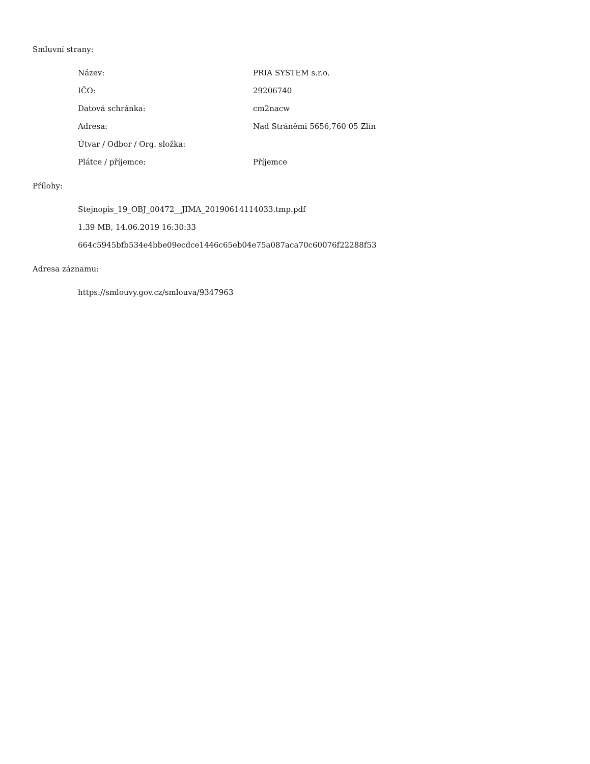Smluvní strany:
| Název: | PRIA SYSTEM s.r.o. |
| IČO: | 29206740 |
| Datová schránka: | cm2nacw |
| Adresa: | Nad Stráněmi 5656,760 05 Zlín |
| Útvar / Odbor / Org. složka: | |
| Plátce / příjemce: | Příjemce |
Přílohy:
Stejnopis_19_OBJ_00472__JIMA_20190614114033.tmp.pdf
1.39 MB, 14.06.2019 16:30:33
664c5945bfb534e4bbe09ecdce1446c65eb04e75a087aca70c60076f22288f53
Adresa záznamu:
https://smlouvy.gov.cz/smlouva/9347963